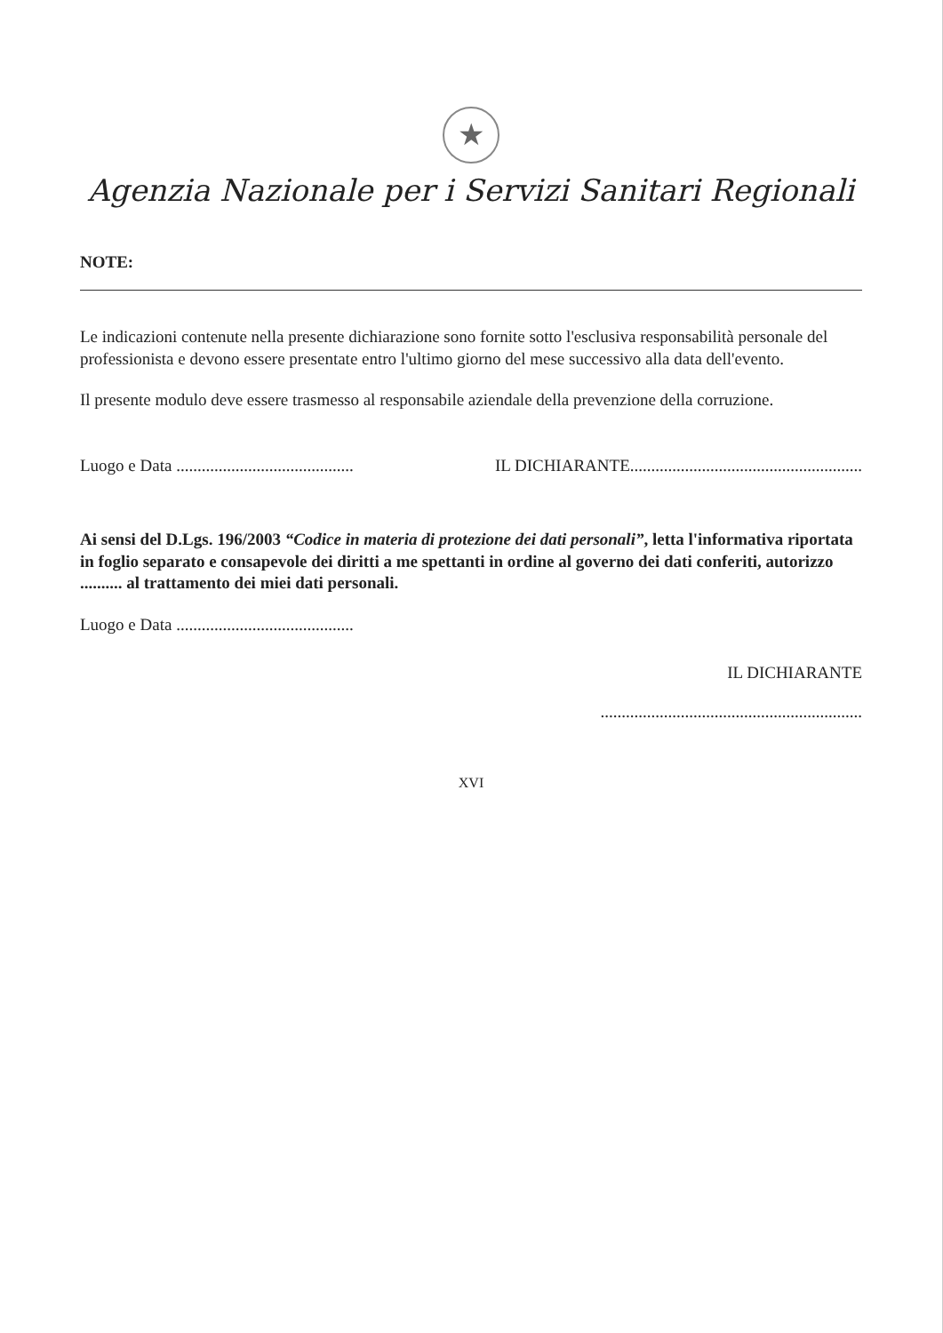★
Agenzia Nazionale per i Servizi Sanitari Regionali
NOTE:
Le indicazioni contenute nella presente dichiarazione sono fornite sotto l'esclusiva responsabilità personale del professionista e devono essere presentate entro l'ultimo giorno del mese successivo alla data dell'evento.
Il presente modulo deve essere trasmesso al responsabile aziendale della prevenzione della corruzione.
Luogo e Data .......................................... IL DICHIARANTE.......................................................
Ai sensi del D.Lgs. 196/2003 “Codice in materia di protezione dei dati personali”, letta l'informativa riportata in foglio separato e consapevole dei diritti a me spettanti in ordine al governo dei dati conferiti, autorizzo .......... al trattamento dei miei dati personali.
Luogo e Data ..........................................
IL DICHIARANTE
..............................................................
XVI